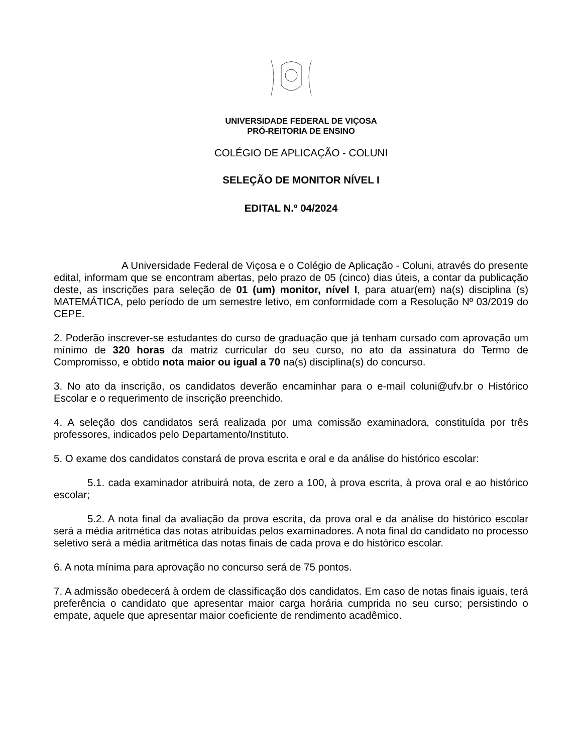UNIVERSIDADE FEDERAL DE VIÇOSA
PRÓ-REITORIA DE ENSINO
COLÉGIO DE APLICAÇÃO - COLUNI
SELEÇÃO DE MONITOR NÍVEL I
EDITAL N.º 04/2024
A Universidade Federal de Viçosa e o Colégio de Aplicação - Coluni, através do presente edital, informam que se encontram abertas, pelo prazo de 05 (cinco) dias úteis, a contar da publicação deste, as inscrições para seleção de 01 (um) monitor, nível I, para atuar(em) na(s) disciplina (s) MATEMÁTICA, pelo período de um semestre letivo, em conformidade com a Resolução Nº 03/2019 do CEPE.
2. Poderão inscrever-se estudantes do curso de graduação que já tenham cursado com aprovação um mínimo de 320 horas da matriz curricular do seu curso, no ato da assinatura do Termo de Compromisso, e obtido nota maior ou igual a 70 na(s) disciplina(s) do concurso.
3. No ato da inscrição, os candidatos deverão encaminhar para o e-mail coluni@ufv.br o Histórico Escolar e o requerimento de inscrição preenchido.
4. A seleção dos candidatos será realizada por uma comissão examinadora, constituída por três professores, indicados pelo Departamento/Instituto.
5. O exame dos candidatos constará de prova escrita e oral e da análise do histórico escolar:
5.1. cada examinador atribuirá nota, de zero a 100, à prova escrita, à prova oral e ao histórico escolar;
5.2. A nota final da avaliação da prova escrita, da prova oral e da análise do histórico escolar será a média aritmética das notas atribuídas pelos examinadores. A nota final do candidato no processo seletivo será a média aritmética das notas finais de cada prova e do histórico escolar.
6. A nota mínima para aprovação no concurso será de 75 pontos.
7. A admissão obedecerá à ordem de classificação dos candidatos. Em caso de notas finais iguais, terá preferência o candidato que apresentar maior carga horária cumprida no seu curso; persistindo o empate, aquele que apresentar maior coeficiente de rendimento acadêmico.